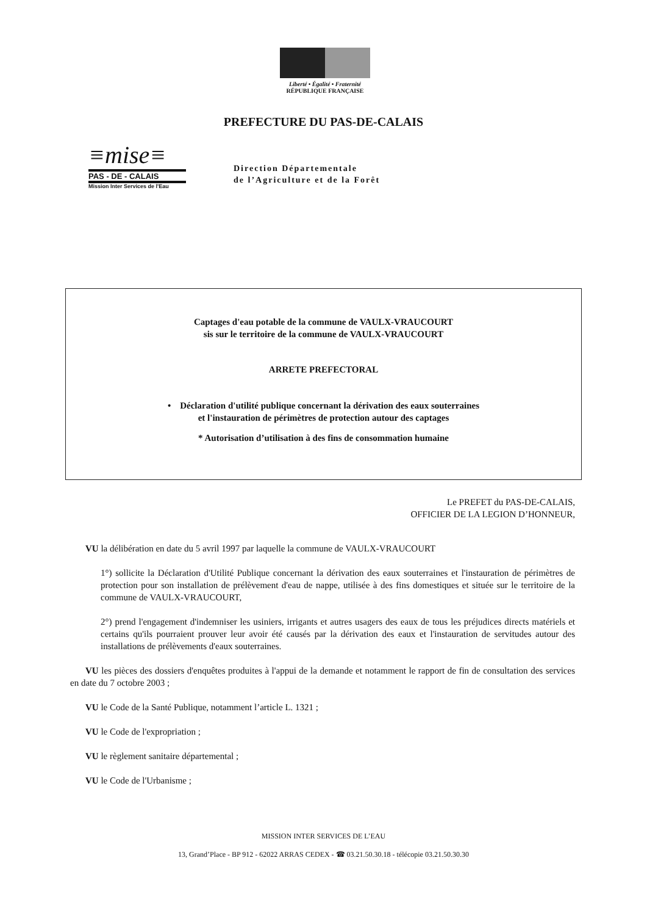Liberté • Égalité • Fraternité
RÉPUBLIQUE FRANÇAISE
PREFECTURE DU PAS-DE-CALAIS
≡mise≡
PAS - DE - CALAIS
Mission Inter Services de l'Eau
Direction Départementale
de l’Agriculture et de la Forêt
Captages d'eau potable de la commune de VAULX-VRAUCOURT
sis sur le territoire de la commune de VAULX-VRAUCOURT
ARRETE PREFECTORAL
• Déclaration d'utilité publique concernant la dérivation des eaux souterraines
et l'instauration de périmètres de protection autour des captages
* Autorisation d’utilisation à des fins de consommation humaine
Le PREFET du PAS-DE-CALAIS,
OFFICIER DE LA LEGION D’HONNEUR,
VU la délibération en date du 5 avril 1997 par laquelle la commune de VAULX-VRAUCOURT
1°) sollicite la Déclaration d'Utilité Publique concernant la dérivation des eaux souterraines et l'instauration de périmètres de protection pour son installation de prélèvement d'eau de nappe, utilisée à des fins domestiques et située sur le territoire de la commune de VAULX-VRAUCOURT,
2°) prend l'engagement d'indemniser les usiniers, irrigants et autres usagers des eaux de tous les préjudices directs matériels et certains qu'ils pourraient prouver leur avoir été causés par la dérivation des eaux et l'instauration de servitudes autour des installations de prélèvements d'eaux souterraines.
VU les pièces des dossiers d'enquêtes produites à l'appui de la demande et notamment le rapport de fin de consultation des services en date du 7 octobre 2003 ;
VU le Code de la Santé Publique, notamment l’article L. 1321 ;
VU le Code de l'expropriation ;
VU le règlement sanitaire départemental ;
VU le Code de l'Urbanisme ;
MISSION INTER SERVICES DE L’EAU
13, Grand’Place - BP 912 - 62022 ARRAS CEDEX - ☎ 03.21.50.30.18 - télécopie 03.21.50.30.30